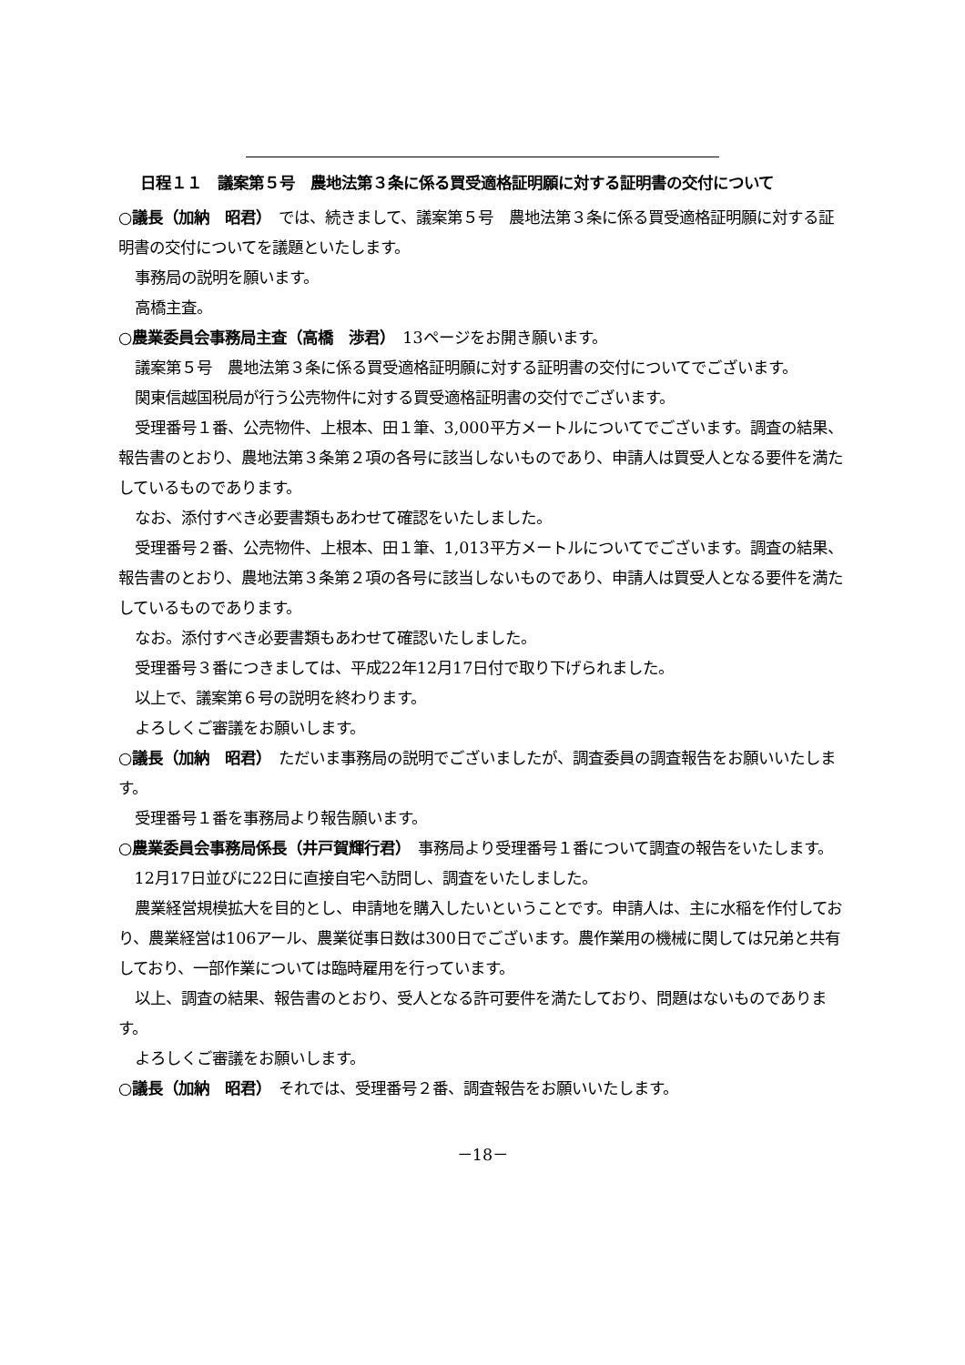日程１１　議案第５号　農地法第３条に係る買受適格証明願に対する証明書の交付について
○議長（加納　昭君）　では、続きまして、議案第５号　農地法第３条に係る買受適格証明願に対する証明書の交付についてを議題といたします。
事務局の説明を願います。
高橋主査。
○農業委員会事務局主査（高橋　渉君）　13ページをお開き願います。
議案第５号　農地法第３条に係る買受適格証明願に対する証明書の交付についてでございます。
関東信越国税局が行う公売物件に対する買受適格証明書の交付でございます。
受理番号１番、公売物件、上根本、田１筆、3,000平方メートルについてでございます。調査の結果、報告書のとおり、農地法第３条第２項の各号に該当しないものであり、申請人は買受人となる要件を満たしているものであります。
なお、添付すべき必要書類もあわせて確認をいたしました。
受理番号２番、公売物件、上根本、田１筆、1,013平方メートルについてでございます。調査の結果、報告書のとおり、農地法第３条第２項の各号に該当しないものであり、申請人は買受人となる要件を満たしているものであります。
なお。添付すべき必要書類もあわせて確認いたしました。
受理番号３番につきましては、平成22年12月17日付で取り下げられました。
以上で、議案第６号の説明を終わります。
よろしくご審議をお願いします。
○議長（加納　昭君）　ただいま事務局の説明でございましたが、調査委員の調査報告をお願いいたします。
受理番号１番を事務局より報告願います。
○農業委員会事務局係長（井戸賀輝行君）　事務局より受理番号１番について調査の報告をいたします。
12月17日並びに22日に直接自宅へ訪問し、調査をいたしました。
農業経営規模拡大を目的とし、申請地を購入したいということです。申請人は、主に水稲を作付しており、農業経営は106アール、農業従事日数は300日でございます。農作業用の機械に関しては兄弟と共有しており、一部作業については臨時雇用を行っています。
以上、調査の結果、報告書のとおり、受人となる許可要件を満たしており、問題はないものであります。
よろしくご審議をお願いします。
○議長（加納　昭君）　それでは、受理番号２番、調査報告をお願いいたします。
－18－